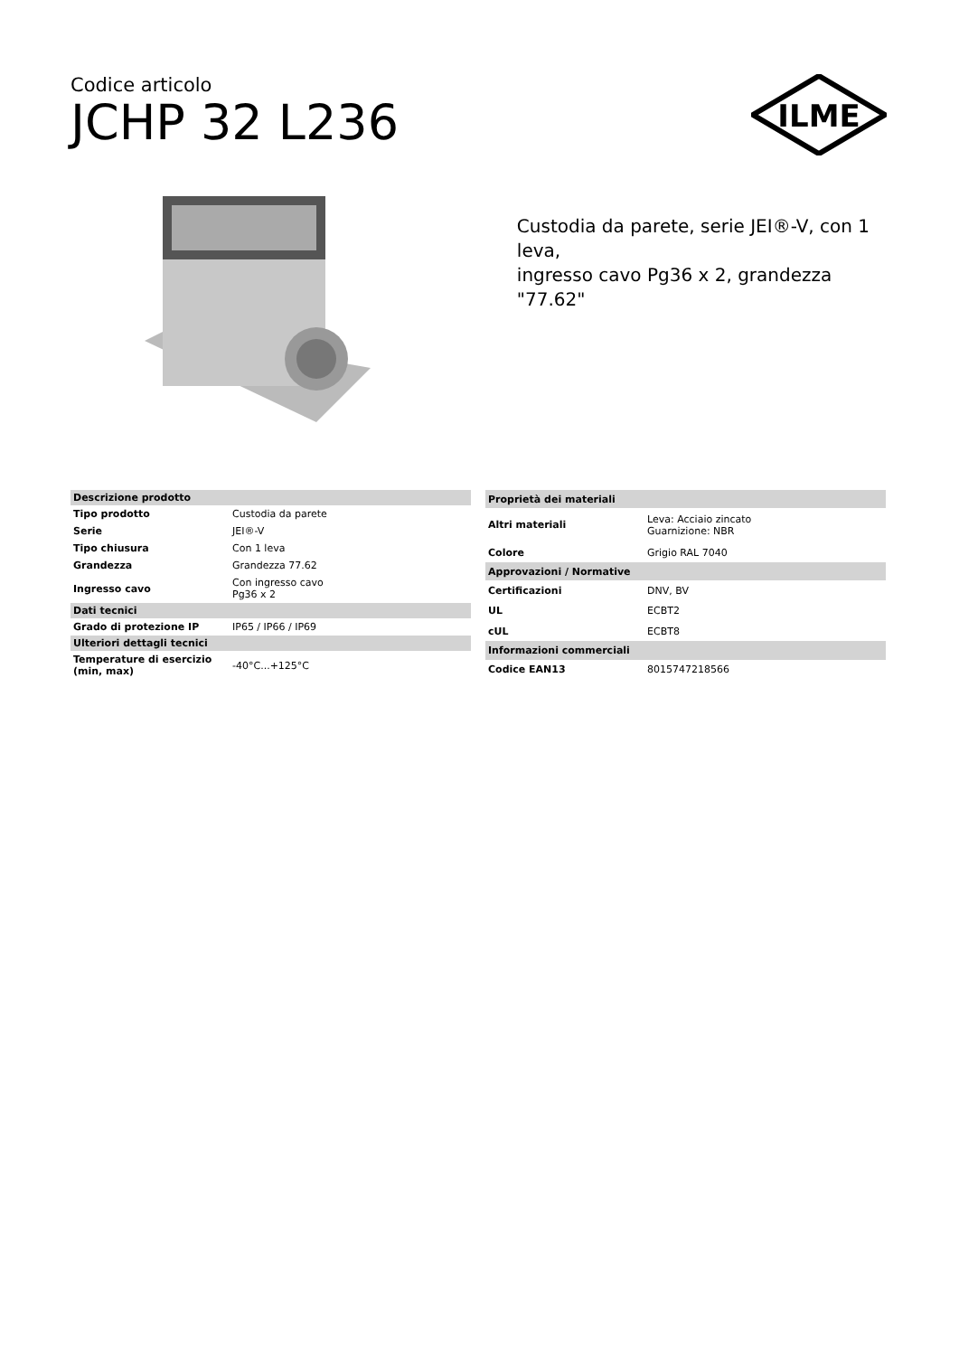Codice articolo
JCHP 32 L236
ILME
Custodia da parete, serie JEI®-V, con 1 leva,
ingresso cavo Pg36 x 2, grandezza "77.62"
| Descrizione prodotto | |
| --- | --- |
| Tipo prodotto | Custodia da parete |
| Serie | JEI®-V |
| Tipo chiusura | Con 1 leva |
| Grandezza | Grandezza 77.62 |
| Ingresso cavo | Con ingresso cavo Pg36 x 2 |
| Dati tecnici | |
| Grado di protezione IP | IP65 / IP66 / IP69 |
| Ulteriori dettagli tecnici | |
| Temperature di esercizio (min, max) | -40°C...+125°C |
| Proprietà dei materiali | |
| --- | --- |
| Altri materiali | Leva: Acciaio zincato Guarnizione: NBR |
| Colore | Grigio RAL 7040 |
| Approvazioni / Normative | |
| Certificazioni | DNV, BV |
| UL | ECBT2 |
| cUL | ECBT8 |
| Informazioni commerciali | |
| Codice EAN13 | 8015747218566 |